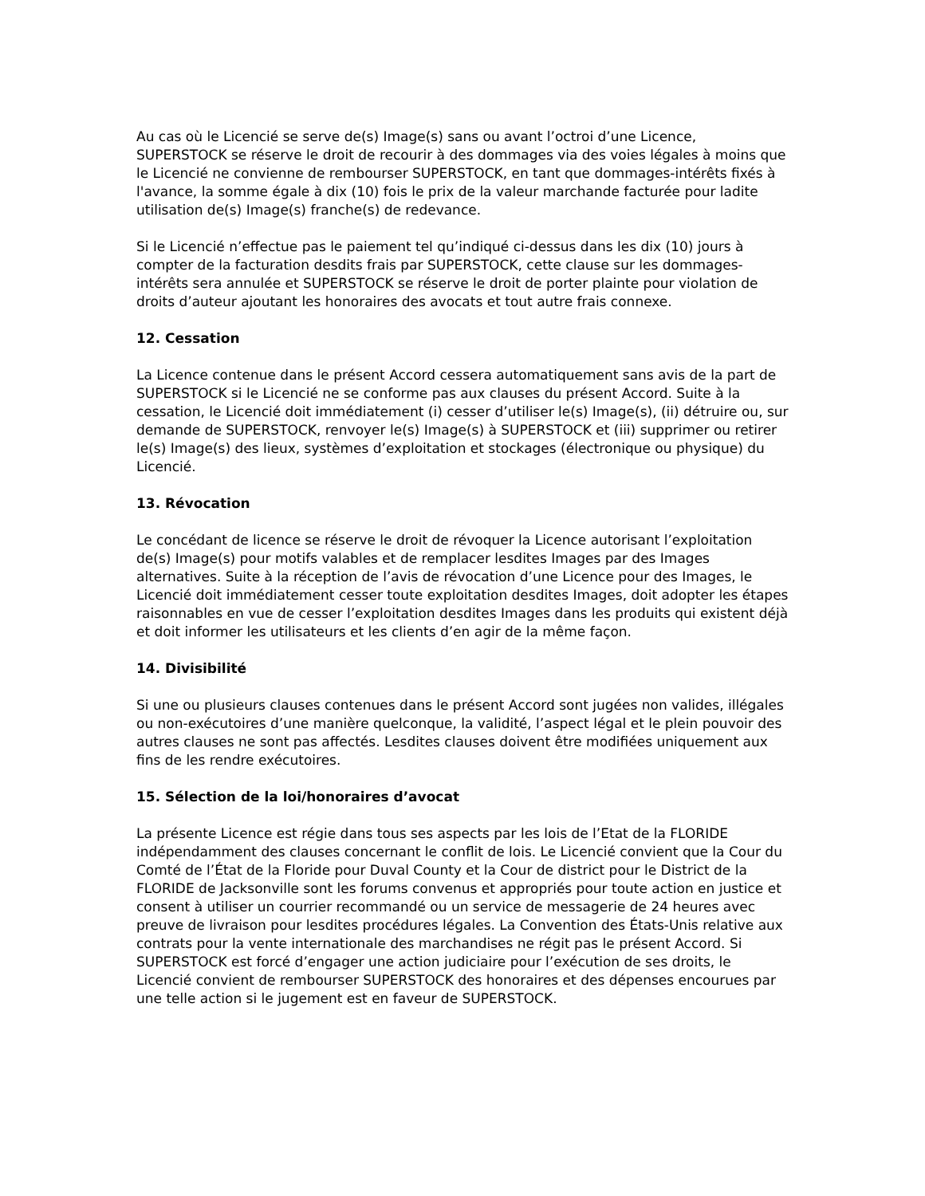Au cas où le Licencié se serve de(s) Image(s) sans ou avant l’octroi d’une Licence, SUPERSTOCK se réserve le droit de recourir à des dommages via des voies légales à moins que le Licencié ne convienne de rembourser SUPERSTOCK, en tant que dommages-intérêts fixés à l'avance, la somme égale à dix (10) fois le prix de la valeur marchande facturée pour ladite utilisation de(s) Image(s) franche(s) de redevance.
Si le Licencié n’effectue pas le paiement tel qu’indiqué ci-dessus dans les dix (10) jours à compter de la facturation desdits frais par SUPERSTOCK, cette clause sur les dommages-intérêts sera annulée et SUPERSTOCK se réserve le droit de porter plainte pour violation de droits d’auteur ajoutant les honoraires des avocats et tout autre frais connexe.
12. Cessation
La Licence contenue dans le présent Accord cessera automatiquement sans avis de la part de SUPERSTOCK si le Licencié ne se conforme pas aux clauses du présent Accord. Suite à la cessation, le Licencié doit immédiatement (i) cesser d’utiliser le(s) Image(s), (ii) détruire ou, sur demande de SUPERSTOCK, renvoyer le(s) Image(s) à SUPERSTOCK et (iii) supprimer ou retirer le(s) Image(s) des lieux, systèmes d’exploitation et stockages (électronique ou physique) du Licencié.
13. Révocation
Le concédant de licence se réserve le droit de révoquer la Licence autorisant l’exploitation de(s) Image(s) pour motifs valables et de remplacer lesdites Images par des Images alternatives. Suite à la réception de l’avis de révocation d’une Licence pour des Images, le Licencié doit immédiatement cesser toute exploitation desdites Images, doit adopter les étapes raisonnables en vue de cesser l’exploitation desdites Images dans les produits qui existent déjà et doit informer les utilisateurs et les clients d’en agir de la même façon.
14. Divisibilité
Si une ou plusieurs clauses contenues dans le présent Accord sont jugées non valides, illégales ou non-exécutoires d’une manière quelconque, la validité, l’aspect légal et le plein pouvoir des autres clauses ne sont pas affectés. Lesdites clauses doivent être modifiées uniquement aux fins de les rendre exécutoires.
15. Sélection de la loi/honoraires d’avocat
La présente Licence est régie dans tous ses aspects par les lois de l’Etat de la FLORIDE indépendamment des clauses concernant le conflit de lois. Le Licencié convient que la Cour du Comté de l’État de la Floride pour Duval County et la Cour de district pour le District de la FLORIDE de Jacksonville sont les forums convenus et appropriés pour toute action en justice et consent à utiliser un courrier recommandé ou un service de messagerie de 24 heures avec preuve de livraison pour lesdites procédures légales. La Convention des États-Unis relative aux contrats pour la vente internationale des marchandises ne régit pas le présent Accord. Si SUPERSTOCK est forcé d’engager une action judiciaire pour l’exécution de ses droits, le Licencié convient de rembourser SUPERSTOCK des honoraires et des dépenses encourues par une telle action si le jugement est en faveur de SUPERSTOCK.